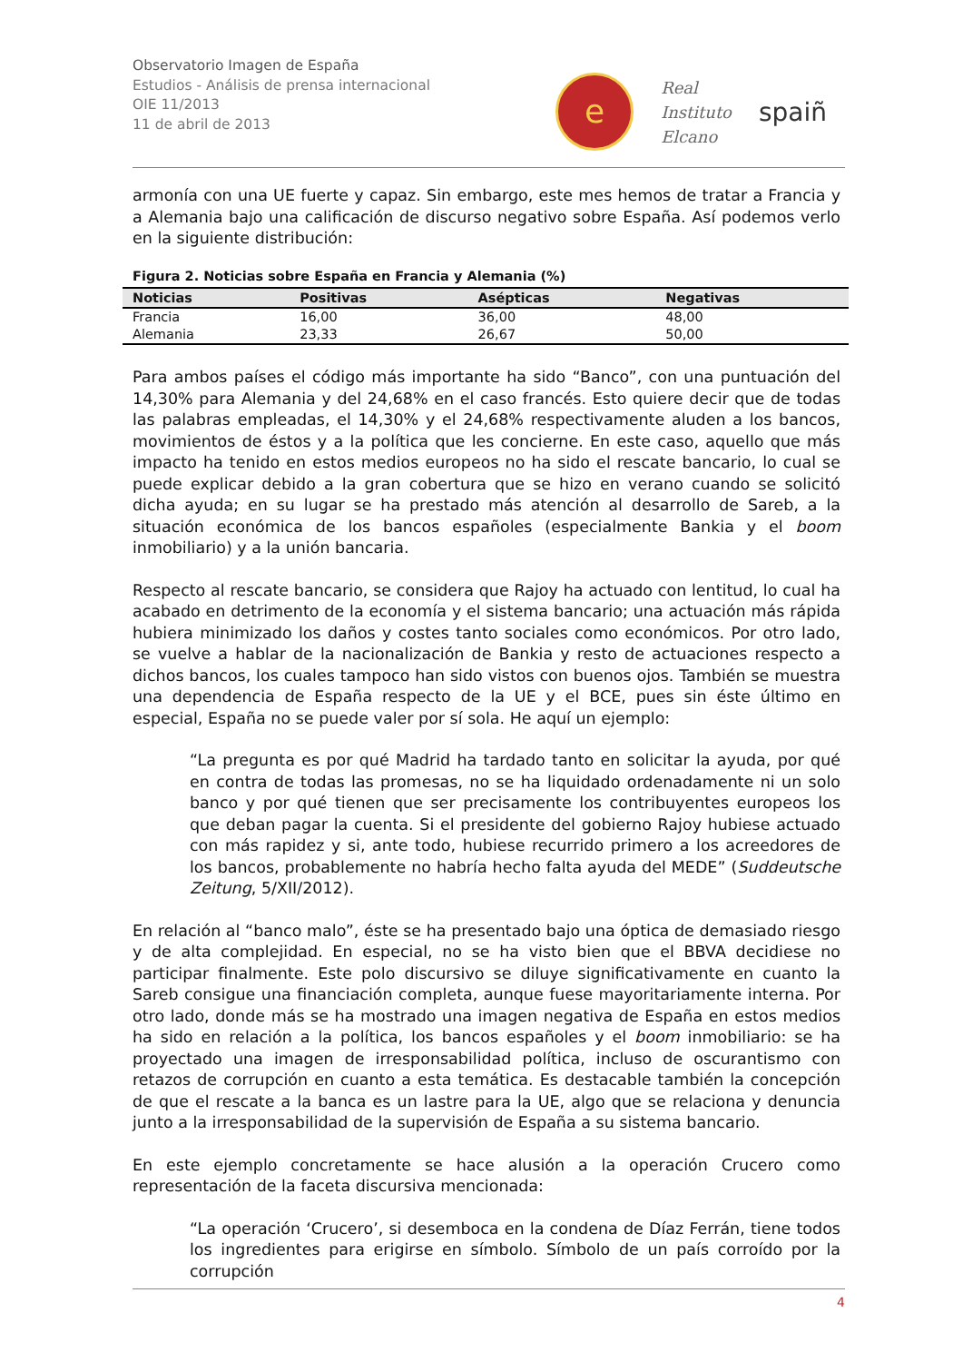Observatorio Imagen de España
Estudios - Análisis de prensa internacional
OIE 11/2013
11 de abril de 2013
e
Real
Instituto
Elcano
spaiñ
armonía con una UE fuerte y capaz. Sin embargo, este mes hemos de tratar a Francia y a Alemania bajo una calificación de discurso negativo sobre España. Así podemos verlo en la siguiente distribución:
Figura 2. Noticias sobre España en Francia y Alemania (%)
| Noticias | Positivas | Asépticas | Negativas |
| --- | --- | --- | --- |
| Francia | 16,00 | 36,00 | 48,00 |
| Alemania | 23,33 | 26,67 | 50,00 |
Para ambos países el código más importante ha sido “Banco”, con una puntuación del 14,30% para Alemania y del 24,68% en el caso francés. Esto quiere decir que de todas las palabras empleadas, el 14,30% y el 24,68% respectivamente aluden a los bancos, movimientos de éstos y a la política que les concierne. En este caso, aquello que más impacto ha tenido en estos medios europeos no ha sido el rescate bancario, lo cual se puede explicar debido a la gran cobertura que se hizo en verano cuando se solicitó dicha ayuda; en su lugar se ha prestado más atención al desarrollo de Sareb, a la situación económica de los bancos españoles (especialmente Bankia y el boom inmobiliario) y a la unión bancaria.
Respecto al rescate bancario, se considera que Rajoy ha actuado con lentitud, lo cual ha acabado en detrimento de la economía y el sistema bancario; una actuación más rápida hubiera minimizado los daños y costes tanto sociales como económicos. Por otro lado, se vuelve a hablar de la nacionalización de Bankia y resto de actuaciones respecto a dichos bancos, los cuales tampoco han sido vistos con buenos ojos. También se muestra una dependencia de España respecto de la UE y el BCE, pues sin éste último en especial, España no se puede valer por sí sola. He aquí un ejemplo:
“La pregunta es por qué Madrid ha tardado tanto en solicitar la ayuda, por qué en contra de todas las promesas, no se ha liquidado ordenadamente ni un solo banco y por qué tienen que ser precisamente los contribuyentes europeos los que deban pagar la cuenta. Si el presidente del gobierno Rajoy hubiese actuado con más rapidez y si, ante todo, hubiese recurrido primero a los acreedores de los bancos, probablemente no habría hecho falta ayuda del MEDE” (Suddeutsche Zeitung, 5/XII/2012).
En relación al “banco malo”, éste se ha presentado bajo una óptica de demasiado riesgo y de alta complejidad. En especial, no se ha visto bien que el BBVA decidiese no participar finalmente. Este polo discursivo se diluye significativamente en cuanto la Sareb consigue una financiación completa, aunque fuese mayoritariamente interna. Por otro lado, donde más se ha mostrado una imagen negativa de España en estos medios ha sido en relación a la política, los bancos españoles y el boom inmobiliario: se ha proyectado una imagen de irresponsabilidad política, incluso de oscurantismo con retazos de corrupción en cuanto a esta temática. Es destacable también la concepción de que el rescate a la banca es un lastre para la UE, algo que se relaciona y denuncia junto a la irresponsabilidad de la supervisión de España a su sistema bancario.
En este ejemplo concretamente se hace alusión a la operación Crucero como representación de la faceta discursiva mencionada:
“La operación ‘Crucero’, si desemboca en la condena de Díaz Ferrán, tiene todos los ingredientes para erigirse en símbolo. Símbolo de un país corroído por la corrupción
4